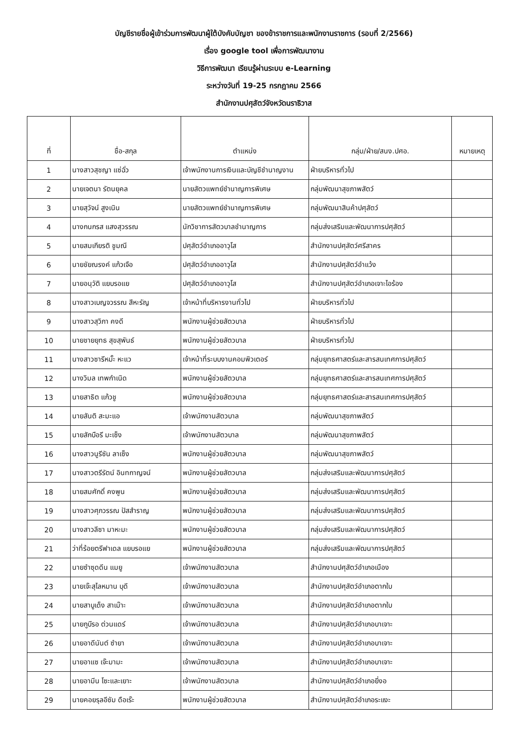บัญชีรายชื่อผู้เข้าร่วมการพัฒนาผู้ใต้บังคับบัญชา ของข้าราชการและพนักงานราชการ (รอบที่ 2/2566)
เรื่อง google tool เพื่อการพัฒนางาน
วิธีการพัฒนา เรียนรู้ผ่านระบบ e-Learning
ระหว่างวันที่ 19-25 กรกฎาคม 2566
สำนักงานปศุสัตว์จังหวัดนราธิวาส
| ที่ | ชื่อ-สกุล | ตำแหน่ง | กลุ่ม/ฝ่าย/สนง.ปศอ. | หมายเหตุ |
| --- | --- | --- | --- | --- |
| 1 | นางสาวสุชญา แซ่ฉั่ว | เจ้าพนักงานการเงินและบัญชีชำนาญงาน | ฝ่ายบริหารทั่วไป | |
| 2 | นายเจตนา รัตนยุคล | นายสัตวแพทย์ชำนาญการพิเศษ | กลุ่มพัฒนาสุขภาพสัตว์ | |
| 3 | นายสุวัจน์ สูงเนิน | นายสัตวแพทย์ชำนาญการพิเศษ | กลุ่มพัฒนาสินค้าปศุสัตว์ | |
| 4 | นางกนกรส แสงสุวรรณ | นักวิชาการสัตวบาลชำนาญการ | กลุ่มส่งเสริมและพัฒนาการปศุสัตว์ | |
| 5 | นายสมเกียรติ ชูมณี | ปศุสัตว์อำเภออาวุโส | สำนักงานปศุสัตว์ศรีสาคร | |
| 6 | นายชัยณรงค์ แก้วเจือ | ปศุสัตว์อำเภออาวุโส | สำนักงานปศุสัตว์อำแว้ง | |
| 7 | นายอนุวัติ แยบรอแย | ปศุสัตว์อำเภออาวุโส | สำนักงานปศุสัตว์อำเภอเจาะไอร้อง | |
| 8 | นางสาวเบญจวรรณ สีหะรัญ | เจ้าหน้าที่บริหารงานทั่วไป | ฝ่ายบริหารทั่วไป | |
| 9 | นางสาวสุวิภา คงดี | พนักงานผู้ช่วยสัตวบาล | ฝ่ายบริหารทั่วไป | |
| 10 | นายชายยุทธ สุขสุพันธ์ | พนักงานผู้ช่วยสัตวบาล | ฝ่ายบริหารทั่วไป | |
| 11 | นางสาวซารีหมั๊ะ หะแว | เจ้าหน้าที่ระบบงานคอมพิวเตอร์ | กลุ่มยุทธศาสตร์และสารสนเทศการปศุสัตว์ | |
| 12 | นางวิมล เทพกำเนิด | พนักงานผู้ช่วยสัตวบาล | กลุ่มยุทธศาสตร์และสารสนเทศการปศุสัตว์ | |
| 13 | นายสาธิต แก้วชู | พนักงานผู้ช่วยสัตวบาล | กลุ่มยุทธศาสตร์และสารสนเทศการปศุสัตว์ | |
| 14 | นายสันติ สะมะแอ | เจ้าพนักงานสัตวบาล | กลุ่มพัฒนาสุขภาพสัตว์ | |
| 15 | นายสักบือรี มะเซ็ง | เจ้าพนักงานสัตวบาล | กลุ่มพัฒนาสุขภาพสัตว์ | |
| 16 | นางสาวนูรีซัน ลาเซ็ง | พนักงานผู้ช่วยสัตวบาล | กลุ่มพัฒนาสุขภาพสัตว์ | |
| 17 | นางสาวตรีรัตน์ อินทกาญจน์ | พนักงานผู้ช่วยสัตวบาล | กลุ่มส่งเสริมและพัฒนาการปศุสัตว์ | |
| 18 | นายสมศักดิ์ คงพูน | พนักงานผู้ช่วยสัตวบาล | กลุ่มส่งเสริมและพัฒนาการปศุสัตว์ | |
| 19 | นางสาวศุภวรรณ ปัสสำราญ | พนักงานผู้ช่วยสัตวบาล | กลุ่มส่งเสริมและพัฒนาการปศุสัตว์ | |
| 20 | นางสาวลีซา มาหะมะ | พนักงานผู้ช่วยสัตวบาล | กลุ่มส่งเสริมและพัฒนาการปศุสัตว์ | |
| 21 | ว่าที่ร้อยตรีฟาเดล แยบรอแย | พนักงานผู้ช่วยสัตวบาล | กลุ่มส่งเสริมและพัฒนาการปศุสัตว์ | |
| 22 | นายซำซุดดีน แมยู | เจ้าพนักงานสัตวบาล | สำนักงานปศุสัตว์อำเภอเมือง | |
| 23 | นายเจ๊ะสุไลหมาน บุดี | เจ้าพนักงานสัตวบาล | สำนักงานปศุสัตว์อำเภอตากใบ | |
| 24 | นายสาบูเด็ง สาเม๊าะ | เจ้าพนักงานสัตวบาล | สำนักงานปศุสัตว์อำเภอตากใบ | |
| 25 | นายกูบีรอ ต่วนแดร์ | เจ้าพนักงานสัตวบาล | สำนักงานปศุสัตว์อำเภอบาเจาะ | |
| 26 | นายอาดีนันต์ ซำยา | เจ้าพนักงานสัตวบาล | สำนักงานปศุสัตว์อำเภอบาเจาะ | |
| 27 | นายอาแซ เจ๊ะมามะ | เจ้าพนักงานสัตวบาล | สำนักงานปศุสัตว์อำเภอบาเจาะ | |
| 28 | นายอามีน โซะและเยาะ | เจ้าพนักงานสัตวบาล | สำนักงานปศุสัตว์อำเภอยี่งอ | |
| 29 | นายคอยรุลอีซัม ดือเร๊ะ | พนักงานผู้ช่วยสัตวบาล | สำนักงานปศุสัตว์อำเภอระแงะ | |